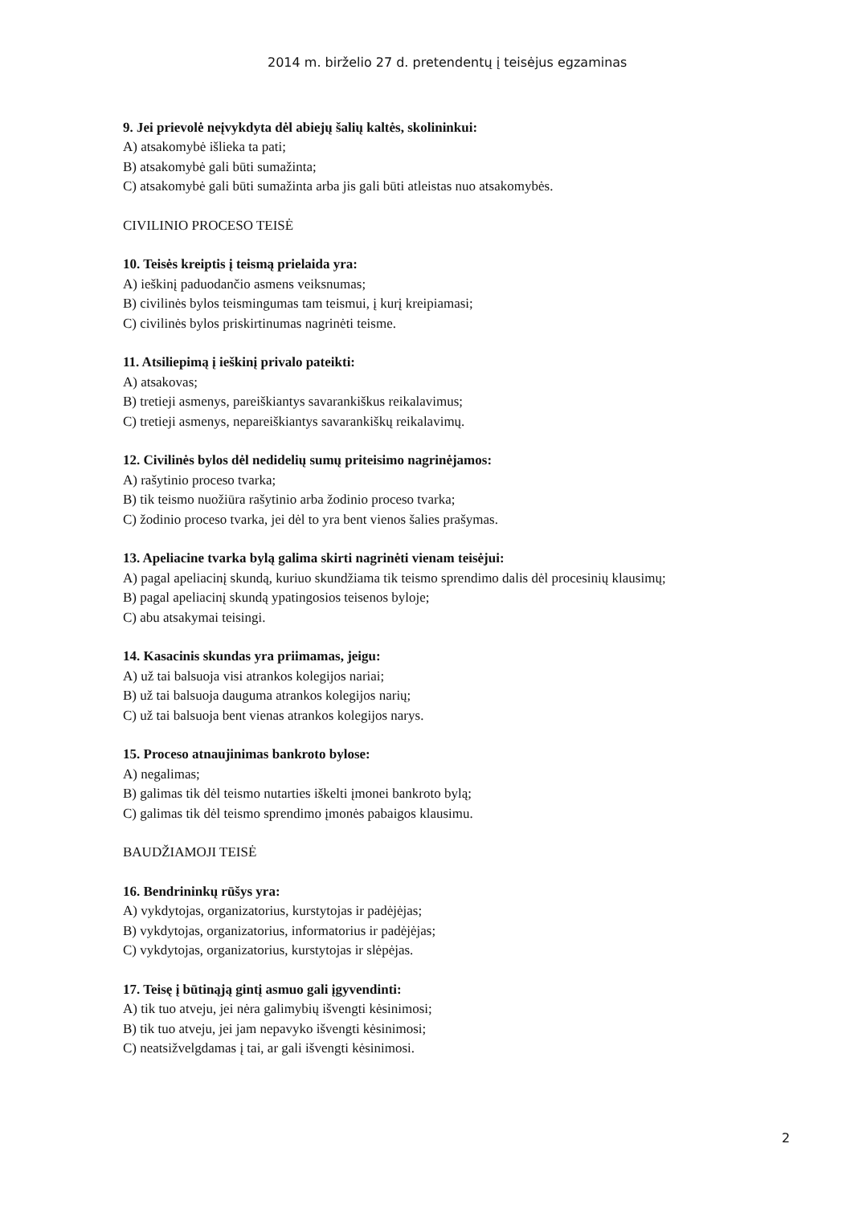2014 m. birželio 27 d. pretendentų į teisėjus egzaminas
9. Jei prievolė neįvykdyta dėl abiejų šalių kaltės, skolininkui:
A) atsakomybė išlieka ta pati;
B) atsakomybė gali būti sumažinta;
C) atsakomybė gali būti sumažinta arba jis gali būti atleistas nuo atsakomybės.
CIVILINIO PROCESO TEISĖ
10. Teisės kreiptis į teismą prielaida yra:
A) ieškinį paduodančio asmens veiksnumas;
B) civilinės bylos teismingumas tam teismui, į kurį kreipiamasi;
C) civilinės bylos priskirtinumas nagrinėti teisme.
11. Atsiliepimą į ieškinį privalo pateikti:
A) atsakovas;
B) tretieji asmenys, pareiškiantys savarankiškus reikalavimus;
C) tretieji asmenys, nepareiškiantys savarankiškų reikalavimų.
12. Civilinės bylos dėl nedidelių sumų priteisimo nagrinėjamos:
A) rašytinio proceso tvarka;
B) tik teismo nuožiūra rašytinio arba žodinio proceso tvarka;
C) žodinio proceso tvarka, jei dėl to yra bent vienos šalies prašymas.
13. Apeliacine tvarka bylą galima skirti nagrinėti vienam teisėjui:
A) pagal apeliacinį skundą, kuriuo skundžiama tik teismo sprendimo dalis dėl procesinių klausimų;
B) pagal apeliacinį skundą ypatingosios teisenos byloje;
C) abu atsakymai teisingi.
14. Kasacinis skundas yra priimamas, jeigu:
A) už tai balsuoja visi atrankos kolegijos nariai;
B) už tai balsuoja dauguma atrankos kolegijos narių;
C) už tai balsuoja bent vienas atrankos kolegijos narys.
15. Proceso atnaujinimas bankroto bylose:
A) negalimas;
B) galimas tik dėl teismo nutarties iškelti įmonei bankroto bylą;
C) galimas tik dėl teismo sprendimo įmonės pabaigos klausimu.
BAUDŽIAMOJI TEISĖ
16. Bendrininkų rūšys yra:
A) vykdytojas, organizatorius, kurstytojas ir padėjėjas;
B) vykdytojas, organizatorius, informatorius ir padėjėjas;
C) vykdytojas, organizatorius, kurstytojas ir slėpėjas.
17. Teisę į būtinąją gintį asmuo gali įgyvendinti:
A) tik tuo atveju, jei nėra galimybių išvengti kėsinimosi;
B) tik tuo atveju, jei jam nepavyko išvengti kėsinimosi;
C) neatsižvelgdamas į tai, ar gali išvengti kėsinimosi.
2